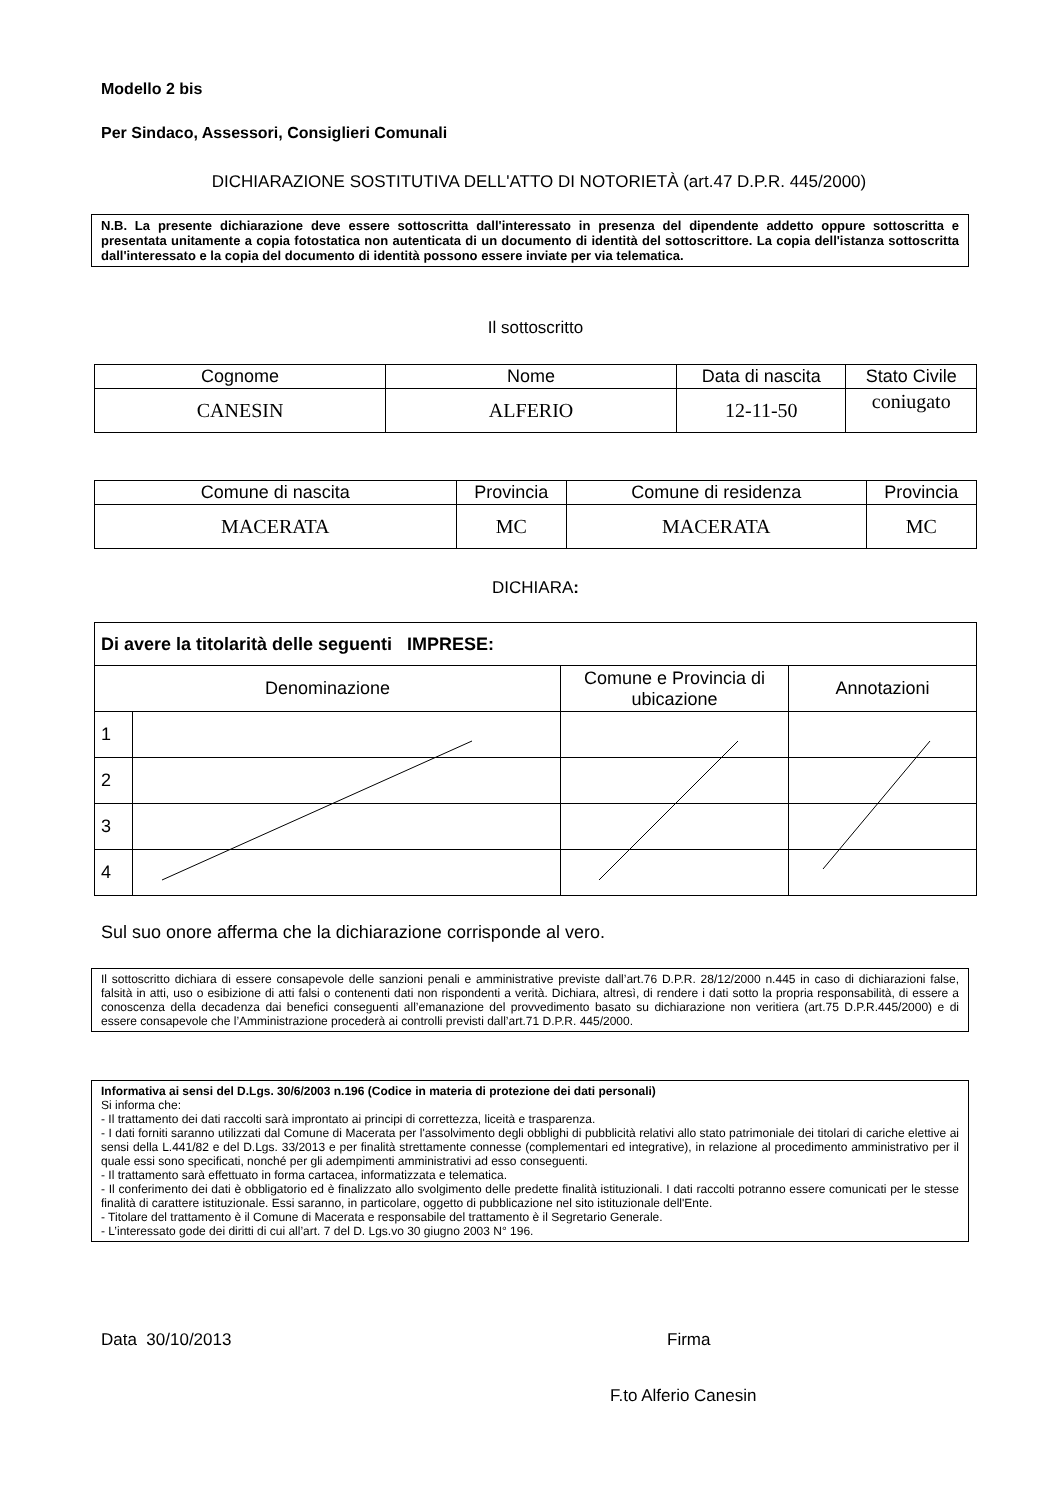Modello 2 bis
Per Sindaco, Assessori, Consiglieri Comunali
DICHIARAZIONE SOSTITUTIVA DELL'ATTO DI NOTORIETÀ (art.47 D.P.R. 445/2000)
N.B. La presente dichiarazione deve essere sottoscritta dall'interessato in presenza del dipendente addetto oppure sottoscritta e presentata unitamente a copia fotostatica non autenticata di un documento di identità del sottoscrittore. La copia dell'istanza sottoscritta dall'interessato e la copia del documento di identità possono essere inviate per via telematica.
Il sottoscritto
| Cognome | Nome | Data di nascita | Stato Civile |
| --- | --- | --- | --- |
| CANESIN | ALFERIO | 12-11-50 | coniugato |
| Comune di nascita | Provincia | Comune di residenza | Provincia |
| --- | --- | --- | --- |
| MACERATA | MC | MACERATA | MC |
DICHIARA:
| Di avere la titolarità delle seguenti IMPRESE: | | | |
| Denominazione | | Comune e Provincia di ubicazione | Annotazioni |
| 1 | | | |
| 2 | | | |
| 3 | | | |
| 4 | | | |
Sul suo onore afferma che la dichiarazione corrisponde al vero.
Il sottoscritto dichiara di essere consapevole delle sanzioni penali e amministrative previste dall’art.76 D.P.R. 28/12/2000 n.445 in caso di dichiarazioni false, falsità in atti, uso o esibizione di atti falsi o contenenti dati non rispondenti a verità. Dichiara, altresì, di rendere i dati sotto la propria responsabilità, di essere a conoscenza della decadenza dai benefici conseguenti all’emanazione del provvedimento basato su dichiarazione non veritiera (art.75 D.P.R.445/2000) e di essere consapevole che l’Amministrazione procederà ai controlli previsti dall’art.71 D.P.R. 445/2000.
Informativa ai sensi del D.Lgs. 30/6/2003 n.196 (Codice in materia di protezione dei dati personali)
Si informa che:
- Il trattamento dei dati raccolti sarà improntato ai principi di correttezza, liceità e trasparenza.
- I dati forniti saranno utilizzati dal Comune di Macerata per l'assolvimento degli obblighi di pubblicità relativi allo stato patrimoniale dei titolari di cariche elettive ai sensi della L.441/82 e del D.Lgs. 33/2013 e per finalità strettamente connesse (complementari ed integrative), in relazione al procedimento amministrativo per il quale essi sono specificati, nonché per gli adempimenti amministrativi ad esso conseguenti.
- Il trattamento sarà effettuato in forma cartacea, informatizzata e telematica.
- Il conferimento dei dati è obbligatorio ed è finalizzato allo svolgimento delle predette finalità istituzionali. I dati raccolti potranno essere comunicati per le stesse finalità di carattere istituzionale. Essi saranno, in particolare, oggetto di pubblicazione nel sito istituzionale dell'Ente.
- Titolare del trattamento è il Comune di Macerata e responsabile del trattamento è il Segretario Generale.
- L’interessato gode dei diritti di cui all’art. 7 del D. Lgs.vo 30 giugno 2003 N° 196.
Data 30/10/2013 Firma
F.to Alferio Canesin